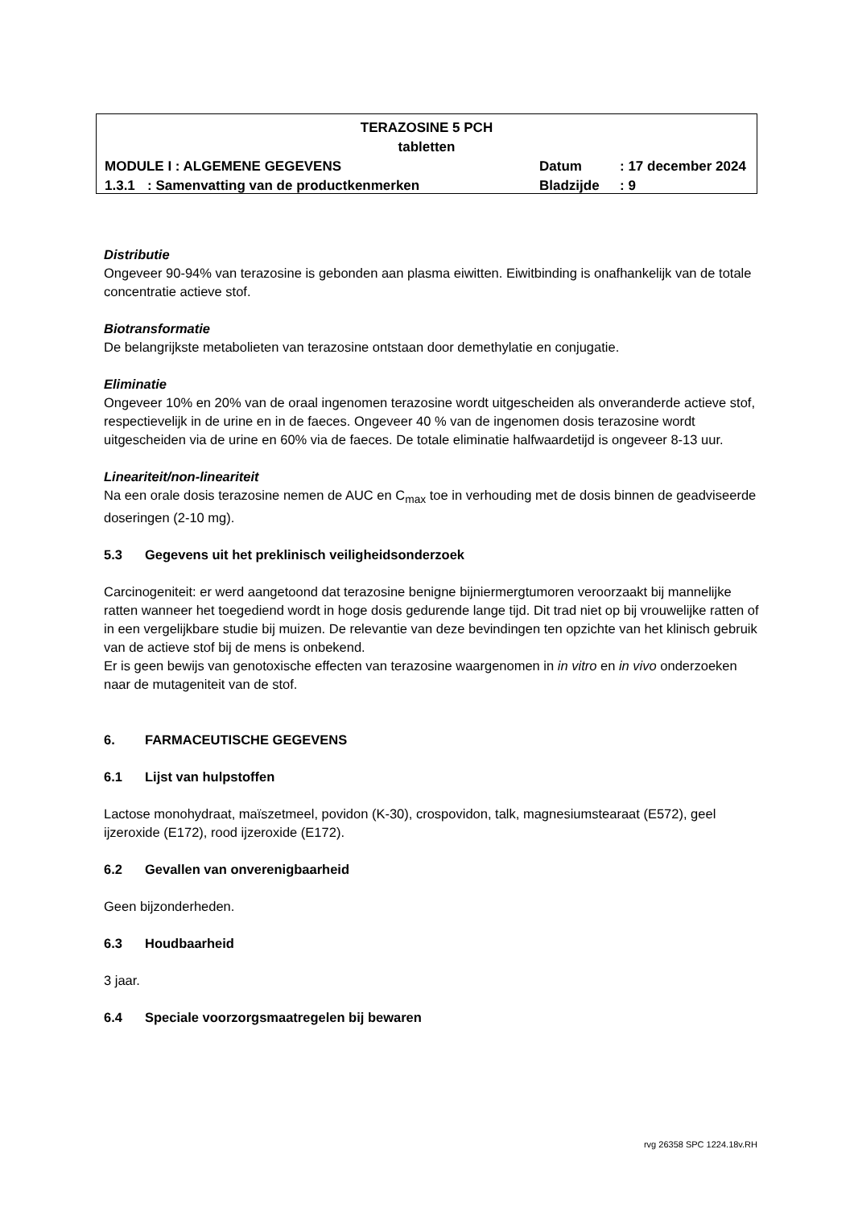TERAZOSINE 5 PCH
tabletten
MODULE I : ALGEMENE GEGEVENS Datum : 17 december 2024
1.3.1 : Samenvatting van de productkenmerken Bladzijde : 9
Distributie
Ongeveer 90-94% van terazosine is gebonden aan plasma eiwitten. Eiwitbinding is onafhankelijk van de totale concentratie actieve stof.
Biotransformatie
De belangrijkste metabolieten van terazosine ontstaan door demethylatie en conjugatie.
Eliminatie
Ongeveer 10% en 20% van de oraal ingenomen terazosine wordt uitgescheiden als onveranderde actieve stof, respectievelijk in de urine en in de faeces. Ongeveer 40 % van de ingenomen dosis terazosine wordt uitgescheiden via de urine en 60% via de faeces. De totale eliminatie halfwaardetijd is ongeveer 8-13 uur.
Lineariteit/non-lineariteit
Na een orale dosis terazosine nemen de AUC en C<sub>max</sub> toe in verhouding met de dosis binnen de geadviseerde doseringen (2-10 mg).
5.3 Gegevens uit het preklinisch veiligheidsonderzoek
Carcinogeniteit: er werd aangetoond dat terazosine benigne bijniermergtumoren veroorzaakt bij mannelijke ratten wanneer het toegediend wordt in hoge dosis gedurende lange tijd. Dit trad niet op bij vrouwelijke ratten of in een vergelijkbare studie bij muizen. De relevantie van deze bevindingen ten opzichte van het klinisch gebruik van de actieve stof bij de mens is onbekend.
Er is geen bewijs van genotoxische effecten van terazosine waargenomen in in vitro en in vivo onderzoeken naar de mutageniteit van de stof.
6. FARMACEUTISCHE GEGEVENS
6.1 Lijst van hulpstoffen
Lactose monohydraat, maïszetmeel, povidon (K-30), crospovidon, talk, magnesiumstearaat (E572), geel ijzeroxide (E172), rood ijzeroxide (E172).
6.2 Gevallen van onverenigbaarheid
Geen bijzonderheden.
6.3 Houdbaarheid
3 jaar.
6.4 Speciale voorzorgsmaatregelen bij bewaren
rvg 26358 SPC 1224.18v.RH